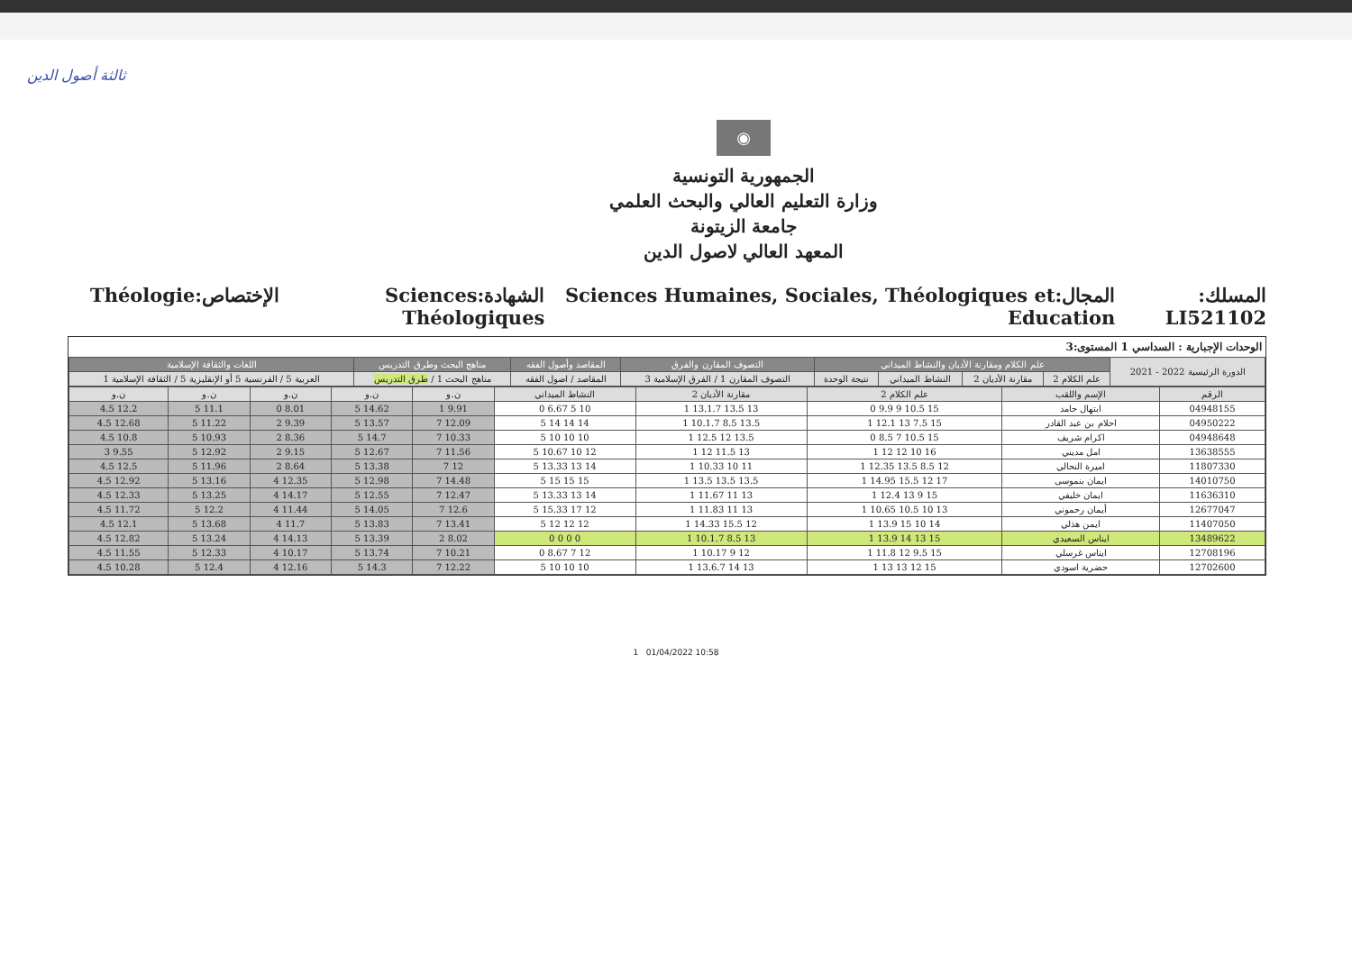ثالثة أصول الدين
◉
الجمهورية التونسية
وزارة التعليم العالي والبحث العلمي
جامعة الزيتونة
المعهد العالي لاصول الدين
المسلك: LI521102 المجال:Sciences Humaines, Sociales, Théologiques et Education الشهادة:Sciences Théologiques الإختصاص:Théologie
الوحدات الإجبارية : السداسي 1 المستوى:3
| الدورة الرئيسية 2022 - 2021 | علم الكلام ومقارنة الأديان والنشاط الميداني | | | | التصوف المقارن والفرق | المقاصد وأصول الفقه | مناهج البحث وطرق التدريس | اللغات والثقافة الإسلامية |
| --- | --- | --- | --- | --- | --- | --- | --- | --- |
| | علم الكلام 2 | مقارنة الأديان 2 | النشاط الميداني | نتيجة الوحدة | التصوف المقارن 1 / الفرق الإسلامية 3 | المقاصد / اصول الفقه | مناهج البحث 1 / طرق التدريس | العربية 5 / الفرنسية 5 أو الإنقليزية 5 / الثقافة الإسلامية 1 |
| الرقم | الإسم واللقب | علم الكلام 2 | مقارنة الأديان 2 | النشاط الميداني | ن.و | ن.و | ن.و | ن.و | ن.و |
| --- | --- | --- | --- | --- | --- | --- | --- | --- | --- |
| 04948155 | ابتهال حامد | 15 10.5 9 9.9 0 | 13 13.5 13.1.7 1 | 10 5 6.67 0 | 9.91 1 | 14.62 5 | 8.01 0 | 11.1 5 | 12.2 4.5 |
| 04950222 | احلام بن عبد القادر | 15 7.5 13 12.1 1 | 13.5 8.5 10.1.7 1 | 14 14 14 5 | 12.09 7 | 13.57 5 | 9.39 2 | 11.22 5 | 12.68 4.5 |
| 04948648 | اكرام شريف | 15 10.5 7 8.5 0 | 13.5 12 12.5 1 | 10 10 10 5 | 10.33 7 | 14.7 5 | 8.36 2 | 10.93 5 | 10.8 4.5 |
| 13638555 | امل مديني | 16 10 12 12 1 | 13 11.5 12 1 | 12 10 10.67 5 | 11.56 7 | 12.67 5 | 9.15 2 | 12.92 5 | 9.55 3 |
| 11807330 | اميرة النحالي | 12 8.5 13.5 12.35 1 | 11 10 10.33 1 | 14 13 13.33 5 | 12 7 | 13.38 5 | 8.64 2 | 11.96 5 | 12.5 4.5 |
| 14010750 | ايمان بنموسى | 17 12 15.5 14.95 1 | 13.5 13.5 13.5 1 | 15 15 15 5 | 14.48 7 | 12.98 5 | 12.35 4 | 13.16 5 | 12.92 4.5 |
| 11636310 | ايمان خليفي | 15 9 13 12.4 1 | 13 11 11.67 1 | 14 13 13.33 5 | 12.47 7 | 12.55 5 | 14.17 4 | 13.25 5 | 12.33 4.5 |
| 12677047 | أيمان رحموني | 13 10 10.5 10.65 1 | 13 11 11.83 1 | 12 17 15.33 5 | 12.6 7 | 14.05 5 | 11.44 4 | 12.2 5 | 11.72 4.5 |
| 11407050 | ايمن هذلي | 14 10 15 13.9 1 | 12 15.5 14.33 1 | 12 12 12 5 | 13.41 7 | 13.83 5 | 11.7 4 | 13.68 5 | 12.1 4.5 |
| 13489622 | ايناس السعيدي | 15 13 14 13.9 1 | 13 8.5 10.1.7 1 | 0 0 0 0 | 8.02 2 | 13.39 5 | 14.13 4 | 13.24 5 | 12.82 4.5 |
| 12708196 | ايناس غرسلي | 15 9.5 12 11.8 1 | 12 9 10.17 1 | 12 7 8.67 0 | 10.21 7 | 13.74 5 | 10.17 4 | 12.33 5 | 11.55 4.5 |
| 12702600 | حضرية اسودي | 15 12 13 13 1 | 13 14 13.6.7 1 | 10 10 10 5 | 12.22 7 | 14.3 5 | 12.16 4 | 12.4 5 | 10.28 4.5 |
1 01/04/2022 10:58